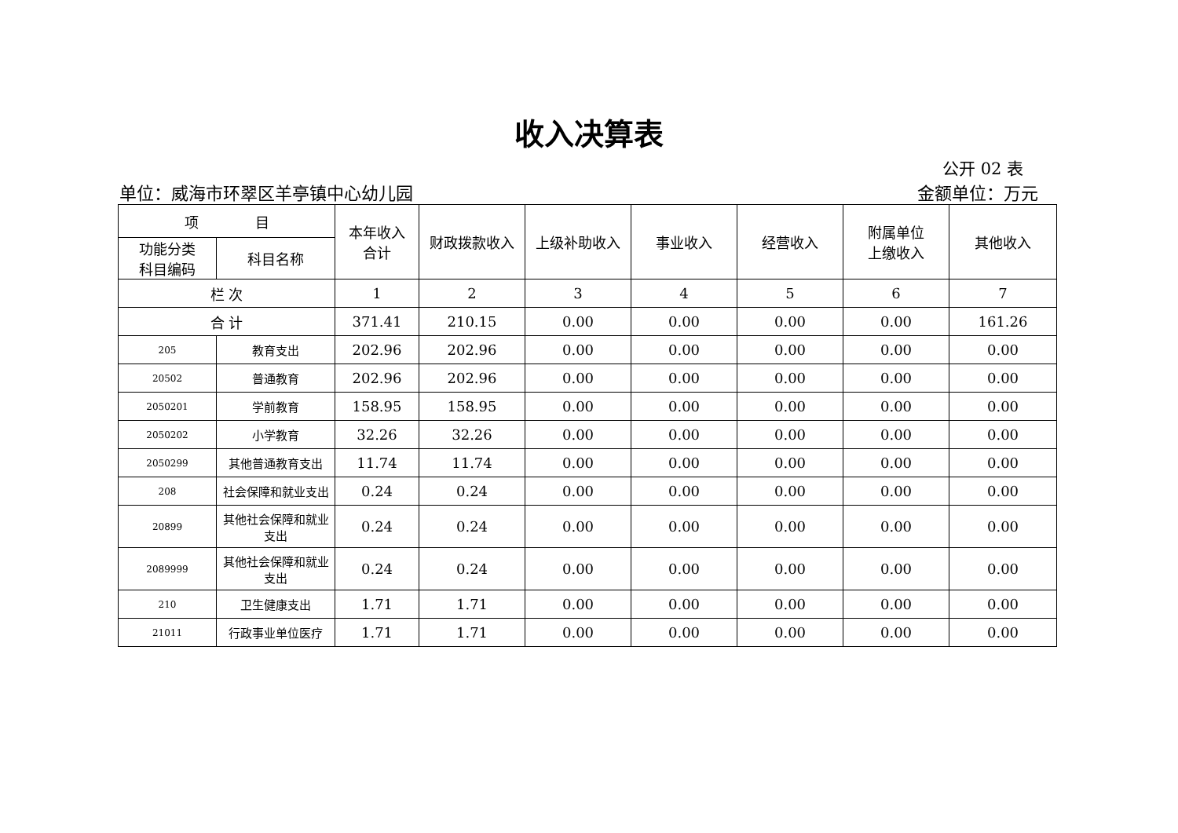收入决算表
公开 02 表
单位：威海市环翠区羊亭镇中心幼儿园 金额单位：万元
| 项 目 | | 本年收入 合计 | 财政拨款收入 | 上级补助收入 | 事业收入 | 经营收入 | 附属单位 上缴收入 | 其他收入 |
| --- | --- | --- | --- | --- | --- | --- | --- | --- |
| 功能分类 科目编码 | 科目名称 | | | | | | | |
| 栏 次 | | 1 | 2 | 3 | 4 | 5 | 6 | 7 |
| 合 计 | | 371.41 | 210.15 | 0.00 | 0.00 | 0.00 | 0.00 | 161.26 |
| 205 | 教育支出 | 202.96 | 202.96 | 0.00 | 0.00 | 0.00 | 0.00 | 0.00 |
| 20502 | 普通教育 | 202.96 | 202.96 | 0.00 | 0.00 | 0.00 | 0.00 | 0.00 |
| 2050201 | 学前教育 | 158.95 | 158.95 | 0.00 | 0.00 | 0.00 | 0.00 | 0.00 |
| 2050202 | 小学教育 | 32.26 | 32.26 | 0.00 | 0.00 | 0.00 | 0.00 | 0.00 |
| 2050299 | 其他普通教育支出 | 11.74 | 11.74 | 0.00 | 0.00 | 0.00 | 0.00 | 0.00 |
| 208 | 社会保障和就业支出 | 0.24 | 0.24 | 0.00 | 0.00 | 0.00 | 0.00 | 0.00 |
| 20899 | 其他社会保障和就业 支出 | 0.24 | 0.24 | 0.00 | 0.00 | 0.00 | 0.00 | 0.00 |
| 2089999 | 其他社会保障和就业 支出 | 0.24 | 0.24 | 0.00 | 0.00 | 0.00 | 0.00 | 0.00 |
| 210 | 卫生健康支出 | 1.71 | 1.71 | 0.00 | 0.00 | 0.00 | 0.00 | 0.00 |
| 21011 | 行政事业单位医疗 | 1.71 | 1.71 | 0.00 | 0.00 | 0.00 | 0.00 | 0.00 |